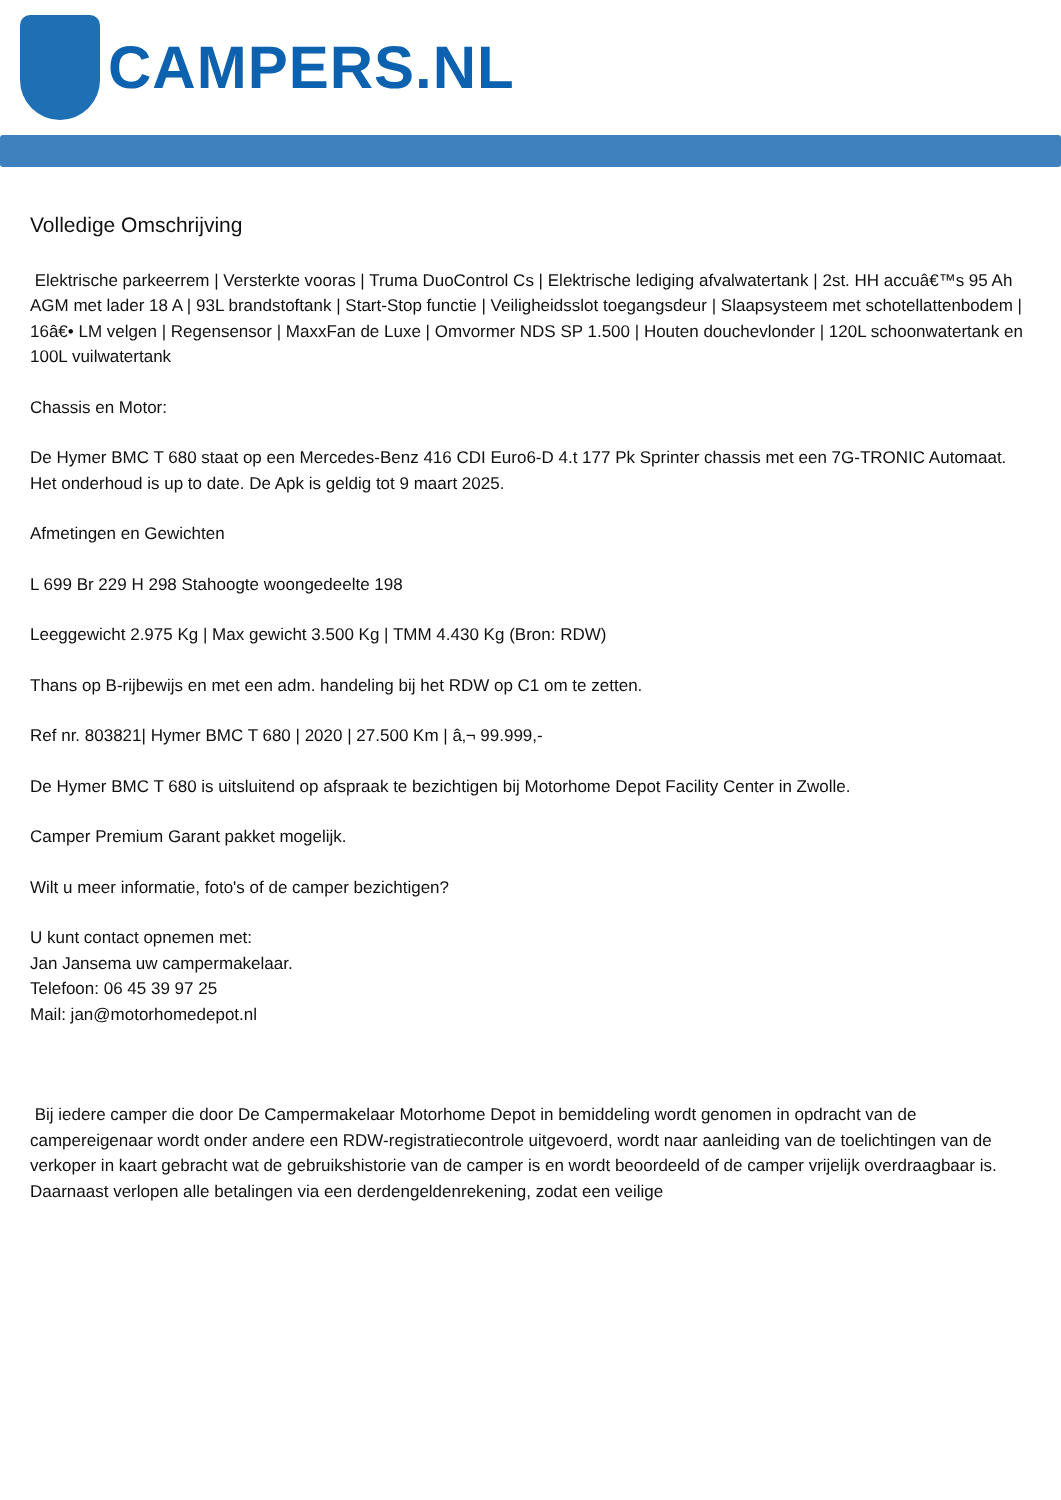CAMPERS.NL
Volledige Omschrijving
Elektrische parkeerrem | Versterkte vooras | Truma DuoControl Cs | Elektrische lediging afvalwatertank | 2st. HH accuâ€™s 95 Ah AGM met lader 18 A | 93L brandstoftank | Start-Stop functie | Veiligheidsslot toegangsdeur | Slaapsysteem met schotellattenbodem | 16â€• LM velgen | Regensensor | MaxxFan de Luxe | Omvormer NDS SP 1.500 | Houten douchevlonder | 120L schoonwatertank en 100L vuilwatertank
Chassis en Motor:
De Hymer BMC T 680 staat op een Mercedes-Benz 416 CDI Euro6-D 4.t 177 Pk Sprinter chassis met een 7G-TRONIC Automaat. Het onderhoud is up to date. De Apk is geldig tot 9 maart 2025.
Afmetingen en Gewichten
L 699 Br 229 H 298 Stahoogte woongedeelte 198
Leeggewicht 2.975 Kg | Max gewicht 3.500 Kg | TMM 4.430 Kg (Bron: RDW)
Thans op B-rijbewijs en met een adm. handeling bij het RDW op C1 om te zetten.
Ref nr. 803821| Hymer BMC T 680 | 2020 | 27.500 Km | â‚¬ 99.999,-
De Hymer BMC T 680 is uitsluitend op afspraak te bezichtigen bij Motorhome Depot Facility Center in Zwolle.
Camper Premium Garant pakket mogelijk.
Wilt u meer informatie, foto's of de camper bezichtigen?
U kunt contact opnemen met:
Jan Jansema uw campermakelaar.
Telefoon: 06 45 39 97 25
Mail: jan@motorhomedepot.nl
Bij iedere camper die door De Campermakelaar Motorhome Depot in bemiddeling wordt genomen in opdracht van de campereigenaar wordt onder andere een RDW-registratiecontrole uitgevoerd, wordt naar aanleiding van de toelichtingen van de verkoper in kaart gebracht wat de gebruikshistorie van de camper is en wordt beoordeeld of de camper vrijelijk overdraagbaar is. Daarnaast verlopen alle betalingen via een derdengeldenrekening, zodat een veilige